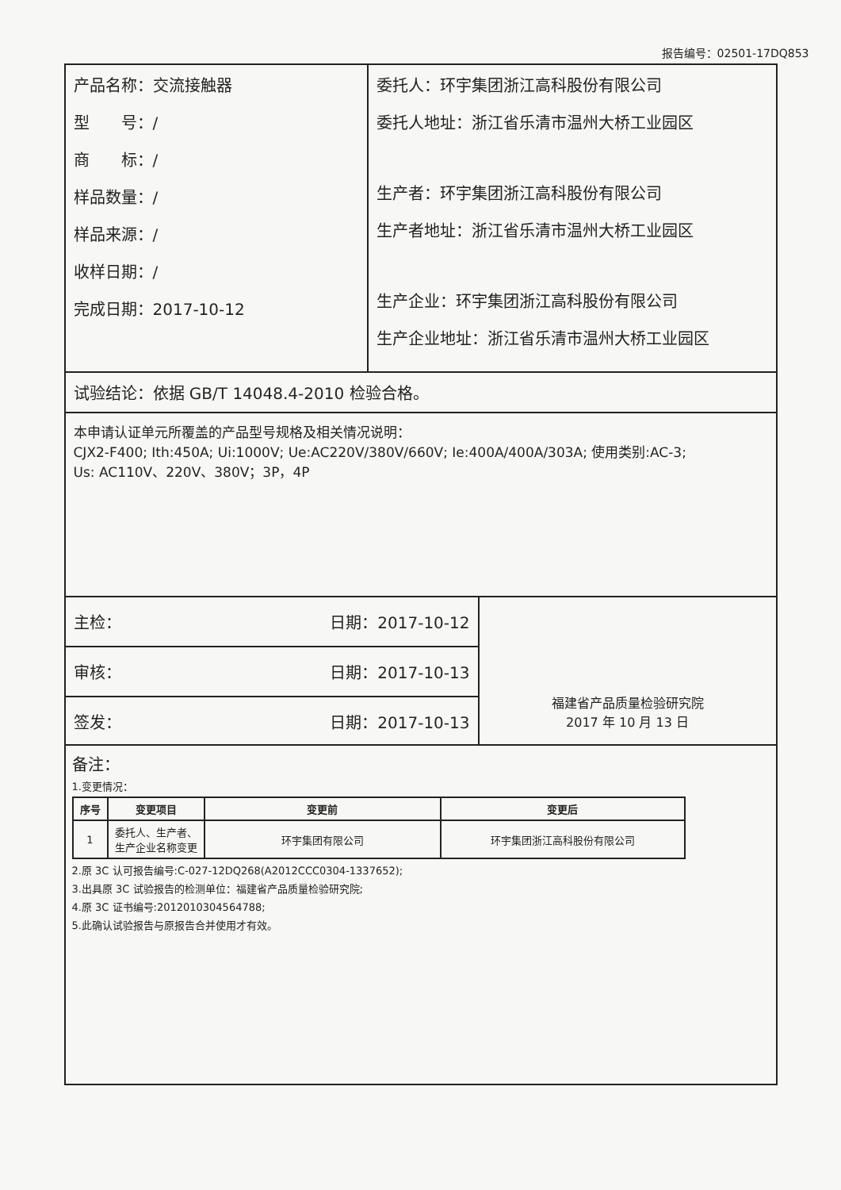报告编号：02501-17DQ853
产品名称：交流接触器
型　　号：/
商　　标：/
样品数量：/
样品来源：/
收样日期：/
完成日期：2017-10-12
委托人：环宇集团浙江高科股份有限公司
委托人地址：浙江省乐清市温州大桥工业园区
生产者：环宇集团浙江高科股份有限公司
生产者地址：浙江省乐清市温州大桥工业园区
生产企业：环宇集团浙江高科股份有限公司
生产企业地址：浙江省乐清市温州大桥工业园区
试验结论：依据 GB/T 14048.4-2010 检验合格。
本申请认证单元所覆盖的产品型号规格及相关情况说明：
CJX2-F400; Ith:450A; Ui:1000V; Ue:AC220V/380V/660V; Ie:400A/400A/303A; 使用类别:AC-3;
Us: AC110V、220V、380V；3P，4P
主检： 日期：2017-10-12
审核： 日期：2017-10-13
签发： 日期：2017-10-13
福建省产品质量检验研究院
2017 年 10 月 13 日
备注：
1.变更情况：
| 序号 | 变更项目 | 变更前 | 变更后 |
| --- | --- | --- | --- |
| 1 | 委托人、生产者、 生产企业名称变更 | 环宇集团有限公司 | 环宇集团浙江高科股份有限公司 |
2.原 3C 认可报告编号:C-027-12DQ268(A2012CCC0304-1337652);
3.出具原 3C 试验报告的检测单位：福建省产品质量检验研究院;
4.原 3C 证书编号:2012010304564788;
5.此确认试验报告与原报告合并使用才有效。